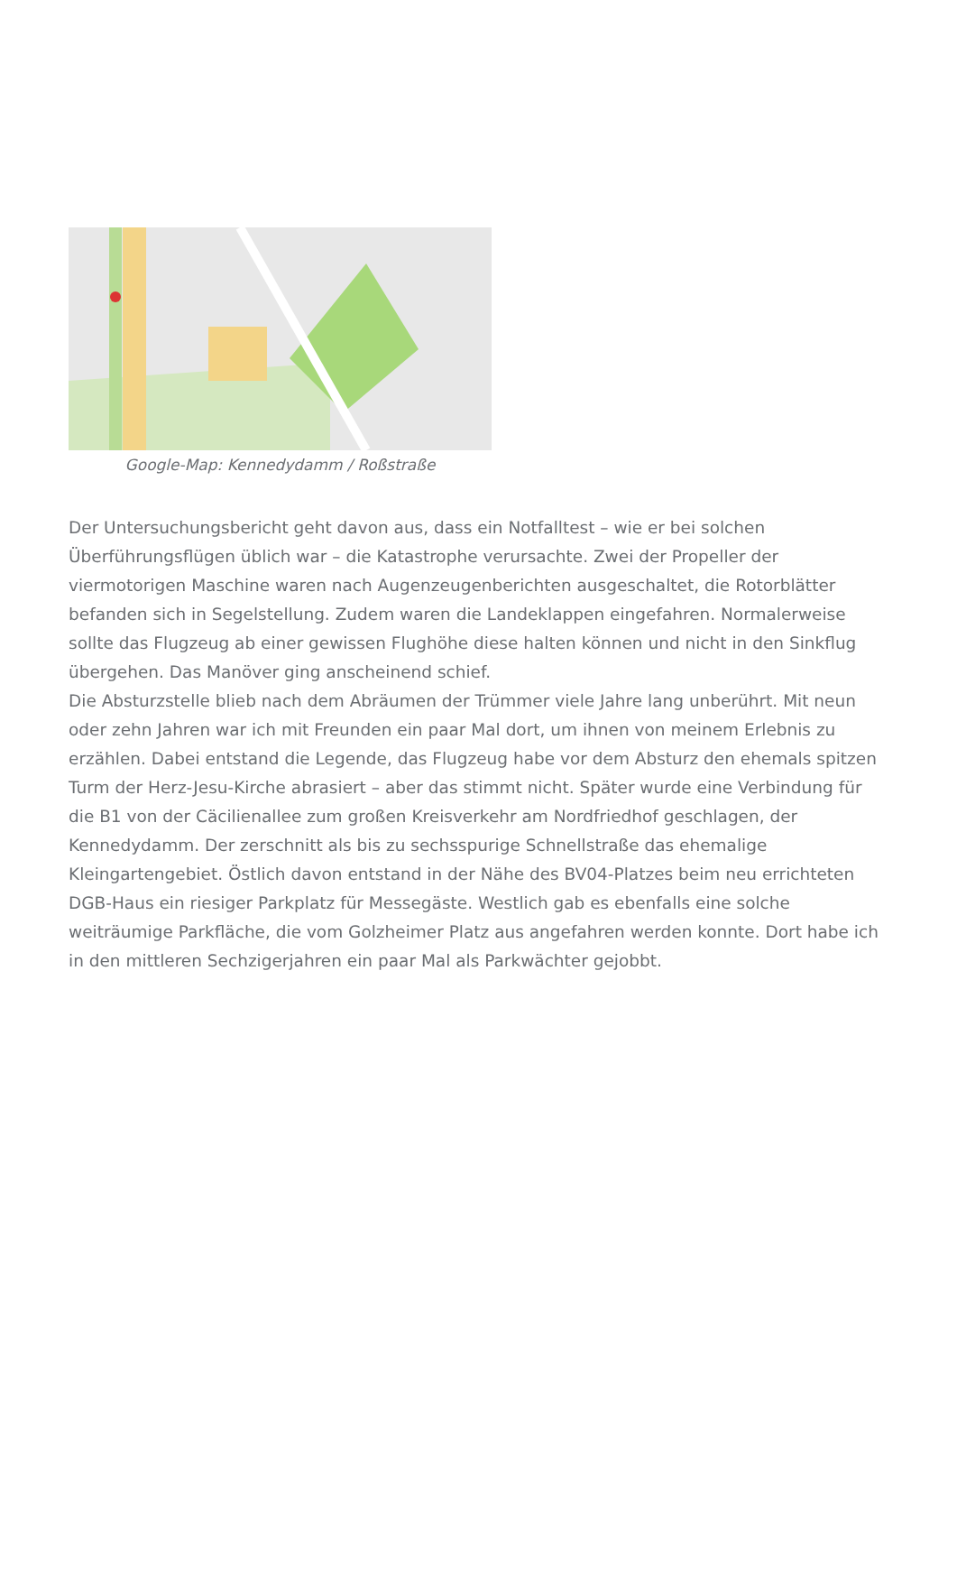Google-Map: Kennedydamm / Roßstraße
Der Untersuchungsbericht geht davon aus, dass ein Notfalltest – wie er bei solchen Überführungsflügen üblich war – die Katastrophe verursachte. Zwei der Propeller der viermotorigen Maschine waren nach Augenzeugenberichten ausgeschaltet, die Rotorblätter befanden sich in Segelstellung. Zudem waren die Landeklappen eingefahren. Normalerweise sollte das Flugzeug ab einer gewissen Flughöhe diese halten können und nicht in den Sinkflug übergehen. Das Manöver ging anscheinend schief.
Die Absturzstelle blieb nach dem Abräumen der Trümmer viele Jahre lang unberührt. Mit neun oder zehn Jahren war ich mit Freunden ein paar Mal dort, um ihnen von meinem Erlebnis zu erzählen. Dabei entstand die Legende, das Flugzeug habe vor dem Absturz den ehemals spitzen Turm der Herz-Jesu-Kirche abrasiert – aber das stimmt nicht. Später wurde eine Verbindung für die B1 von der Cäcilienallee zum großen Kreisverkehr am Nordfriedhof geschlagen, der Kennedydamm. Der zerschnitt als bis zu sechsspurige Schnellstraße das ehemalige Kleingartengebiet. Östlich davon entstand in der Nähe des BV04-Platzes beim neu errichteten DGB-Haus ein riesiger Parkplatz für Messegäste. Westlich gab es ebenfalls eine solche weiträumige Parkfläche, die vom Golzheimer Platz aus angefahren werden konnte. Dort habe ich in den mittleren Sechzigerjahren ein paar Mal als Parkwächter gejobbt.